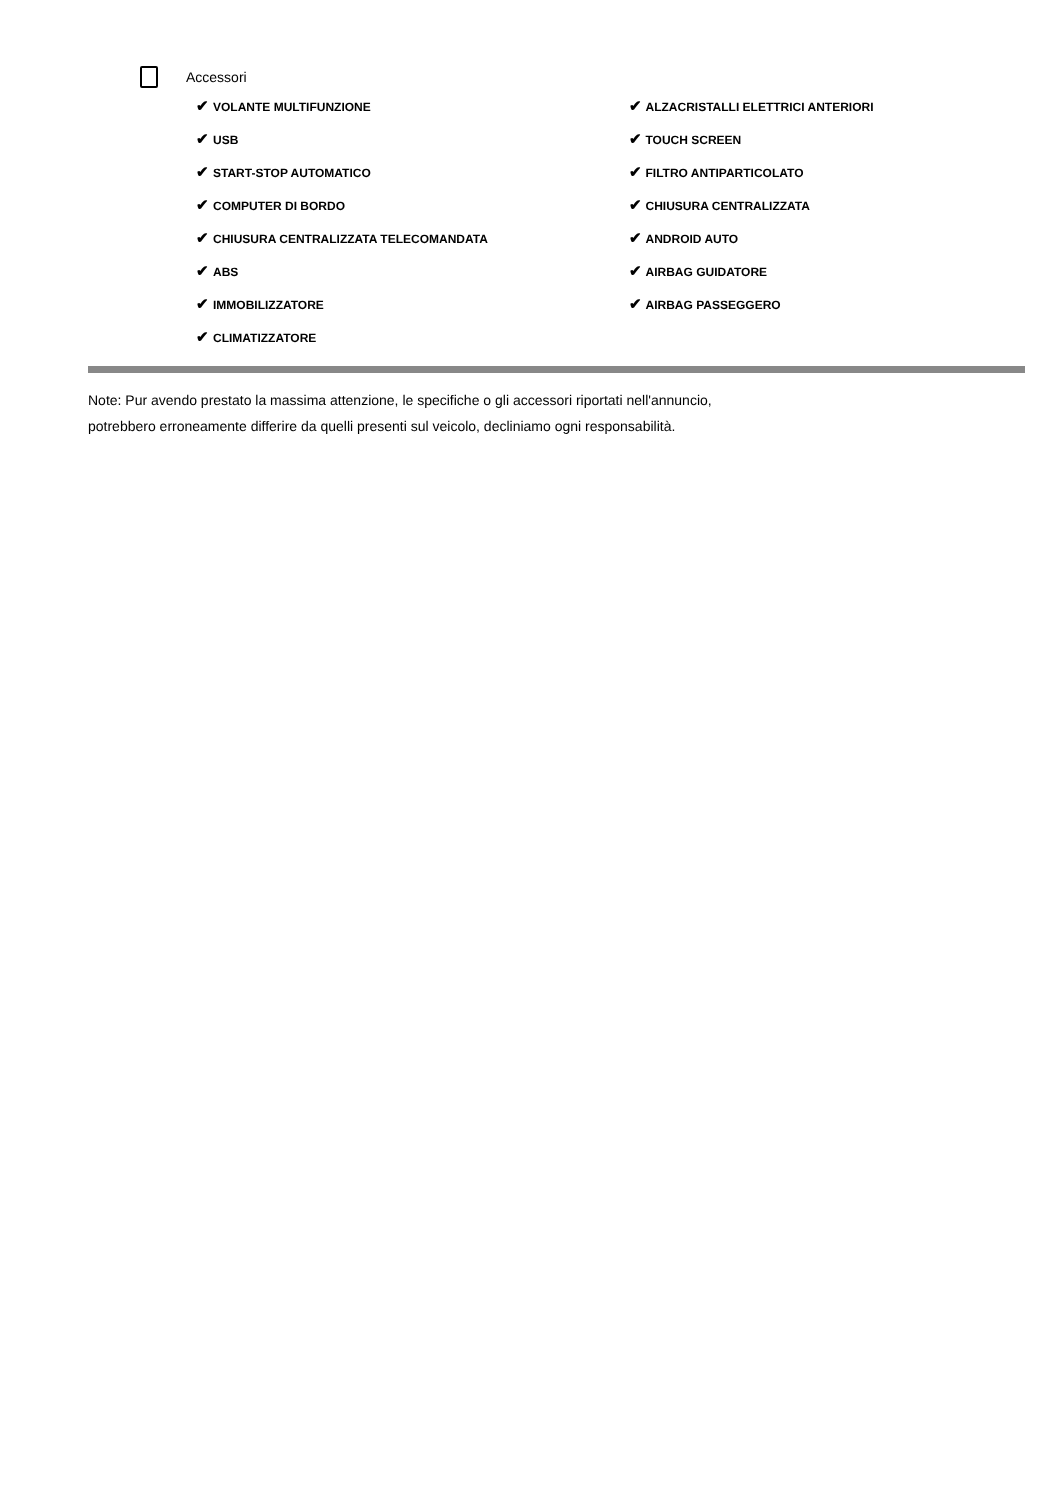Accessori
✔ VOLANTE MULTIFUNZIONE
✔ USB
✔ START-STOP AUTOMATICO
✔ COMPUTER DI BORDO
✔ CHIUSURA CENTRALIZZATA TELECOMANDATA
✔ ABS
✔ IMMOBILIZZATORE
✔ CLIMATIZZATORE
✔ ALZACRISTALLI ELETTRICI ANTERIORI
✔ TOUCH SCREEN
✔ FILTRO ANTIPARTICOLATO
✔ CHIUSURA CENTRALIZZATA
✔ ANDROID AUTO
✔ AIRBAG GUIDATORE
✔ AIRBAG PASSEGGERO
Note: Pur avendo prestato la massima attenzione, le specifiche o gli accessori riportati nell'annuncio,
potrebbero erroneamente differire da quelli presenti sul veicolo, decliniamo ogni responsabilità.